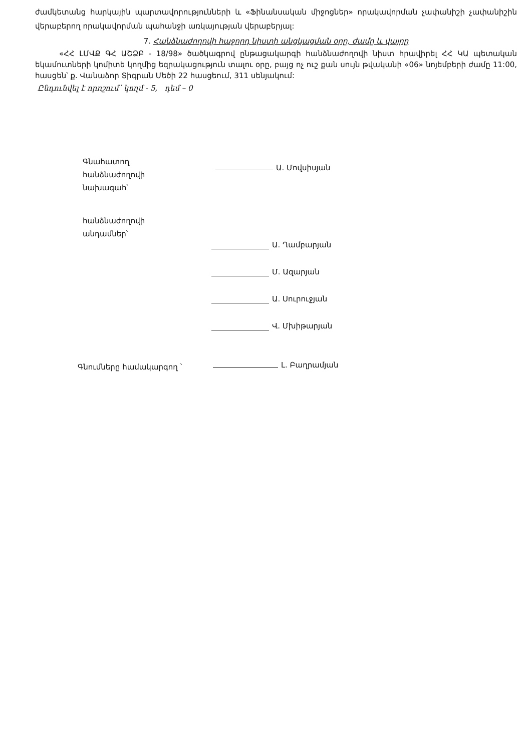ժամկետանց հարկային պարտավորությունների և «Ֆինանսական միջոցներ» որակավորման չափանիշի չափանիշին վերաբերող որակավորման պահանջի առկայության վերաբերյալ:
7. Հանձնաժողովի հաջորդ նիստի անցկացման օրը, ժամը և վայրը
«ՀՀ ԼՄՎՔ ԳՀ ԱՇՁԲ - 18/98» ծածկագրով ընթացակարգի հանձնաժողովի նիստ հրավիրել ՀՀ ԿԱ պետական եկամուտների կոմիտե կողմից եզրակացություն տալու օրը, բայց ոչ ուշ քան սույն թվականի «06» նոյեմբերի ժամը 11:00, հասցեն՝ ք. Վանաձոր Տիգրան Մեծի 22 հասցեում, 311 սենյակում:
Ընդունվել է որոշում՝ կողմ - 5, դեմ – 0
Գնահատող
հանձնաժողովի
նախագահ՝
Ա. Մովսիսյան
հանձնաժողովի
անդամներ՝
Ա. Ղամբարյան
Մ. Ազարյան
Ա. Սուրուջյան
Վ. Մխիթարյան
Գնումները համակարգող ՝
Լ. Բաղրամյան